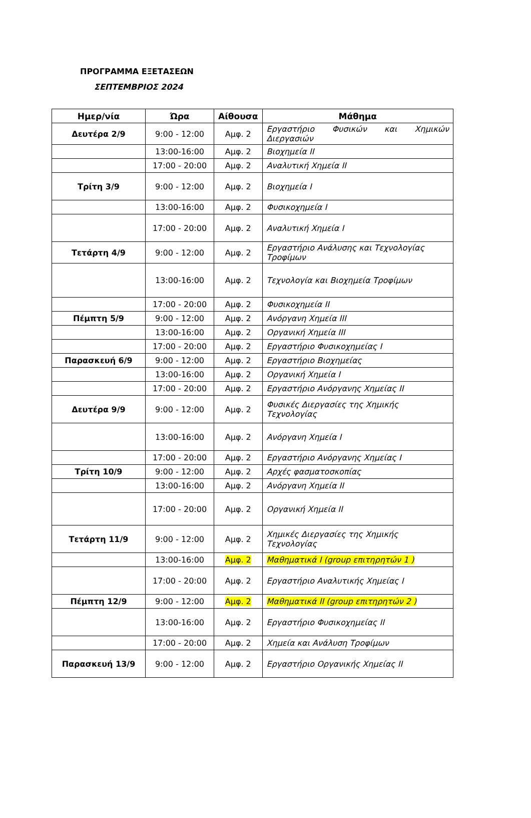ΠΡΟΓΡΑΜΜΑ ΕΞΕΤΑΣΕΩΝ
ΣΕΠΤΕΜΒΡΙΟΣ 2024
| Ημερ/νία | Ώρα | Αίθουσα | Μάθημα |
| --- | --- | --- | --- |
| Δευτέρα 2/9 | 9:00 - 12:00 | Αμφ. 2 | Εργαστήριο Φυσικών και Χημικών Διεργασιών |
| | 13:00-16:00 | Αμφ. 2 | Βιοχημεία ΙΙ |
| | 17:00 - 20:00 | Αμφ. 2 | Αναλυτική Χημεία ΙΙ |
| Τρίτη 3/9 | 9:00 - 12:00 | Αμφ. 2 | Βιοχημεία Ι |
| | 13:00-16:00 | Αμφ. 2 | Φυσικοχημεία Ι |
| | 17:00 - 20:00 | Αμφ. 2 | Αναλυτική Χημεία Ι |
| Τετάρτη 4/9 | 9:00 - 12:00 | Αμφ. 2 | Εργαστήριο Ανάλυσης και Τεχνολογίας Τροφίμων |
| | 13:00-16:00 | Αμφ. 2 | Τεχνολογία και Βιοχημεία Τροφίμων |
| | 17:00 - 20:00 | Αμφ. 2 | Φυσικοχημεία ΙΙ |
| Πέμπτη 5/9 | 9:00 - 12:00 | Αμφ. 2 | Ανόργανη Χημεία ΙΙΙ |
| | 13:00-16:00 | Αμφ. 2 | Οργανική Χημεία ΙΙΙ |
| | 17:00 - 20:00 | Αμφ. 2 | Εργαστήριο Φυσικοχημείας Ι |
| Παρασκευή 6/9 | 9:00 - 12:00 | Αμφ. 2 | Εργαστήριο Βιοχημείας |
| | 13:00-16:00 | Αμφ. 2 | Οργανική Χημεία Ι |
| | 17:00 - 20:00 | Αμφ. 2 | Εργαστήριο Ανόργανης Χημείας ΙΙ |
| Δευτέρα 9/9 | 9:00 - 12:00 | Αμφ. 2 | Φυσικές Διεργασίες της Χημικής Τεχνολογίας |
| | 13:00-16:00 | Αμφ. 2 | Ανόργανη Χημεία Ι |
| | 17:00 - 20:00 | Αμφ. 2 | Εργαστήριο Ανόργανης Χημείας Ι |
| Τρίτη 10/9 | 9:00 - 12:00 | Αμφ. 2 | Αρχές φασματοσκοπίας |
| | 13:00-16:00 | Αμφ. 2 | Ανόργανη Χημεία ΙΙ |
| | 17:00 - 20:00 | Αμφ. 2 | Οργανική Χημεία ΙΙ |
| Τετάρτη 11/9 | 9:00 - 12:00 | Αμφ. 2 | Χημικές Διεργασίες της Χημικής Τεχνολογίας |
| | 13:00-16:00 | Αμφ. 2 | Μαθηματικά Ι (group επιτηρητών 1 ) |
| | 17:00 - 20:00 | Αμφ. 2 | Εργαστήριο Αναλυτικής Χημείας Ι |
| Πέμπτη 12/9 | 9:00 - 12:00 | Αμφ. 2 | Μαθηματικά ΙΙ (group επιτηρητών 2 ) |
| | 13:00-16:00 | Αμφ. 2 | Εργαστήριο Φυσικοχημείας ΙΙ |
| | 17:00 - 20:00 | Αμφ. 2 | Χημεία και Ανάλυση Τροφίμων |
| Παρασκευή 13/9 | 9:00 - 12:00 | Αμφ. 2 | Εργαστήριο Οργανικής Χημείας ΙΙ |